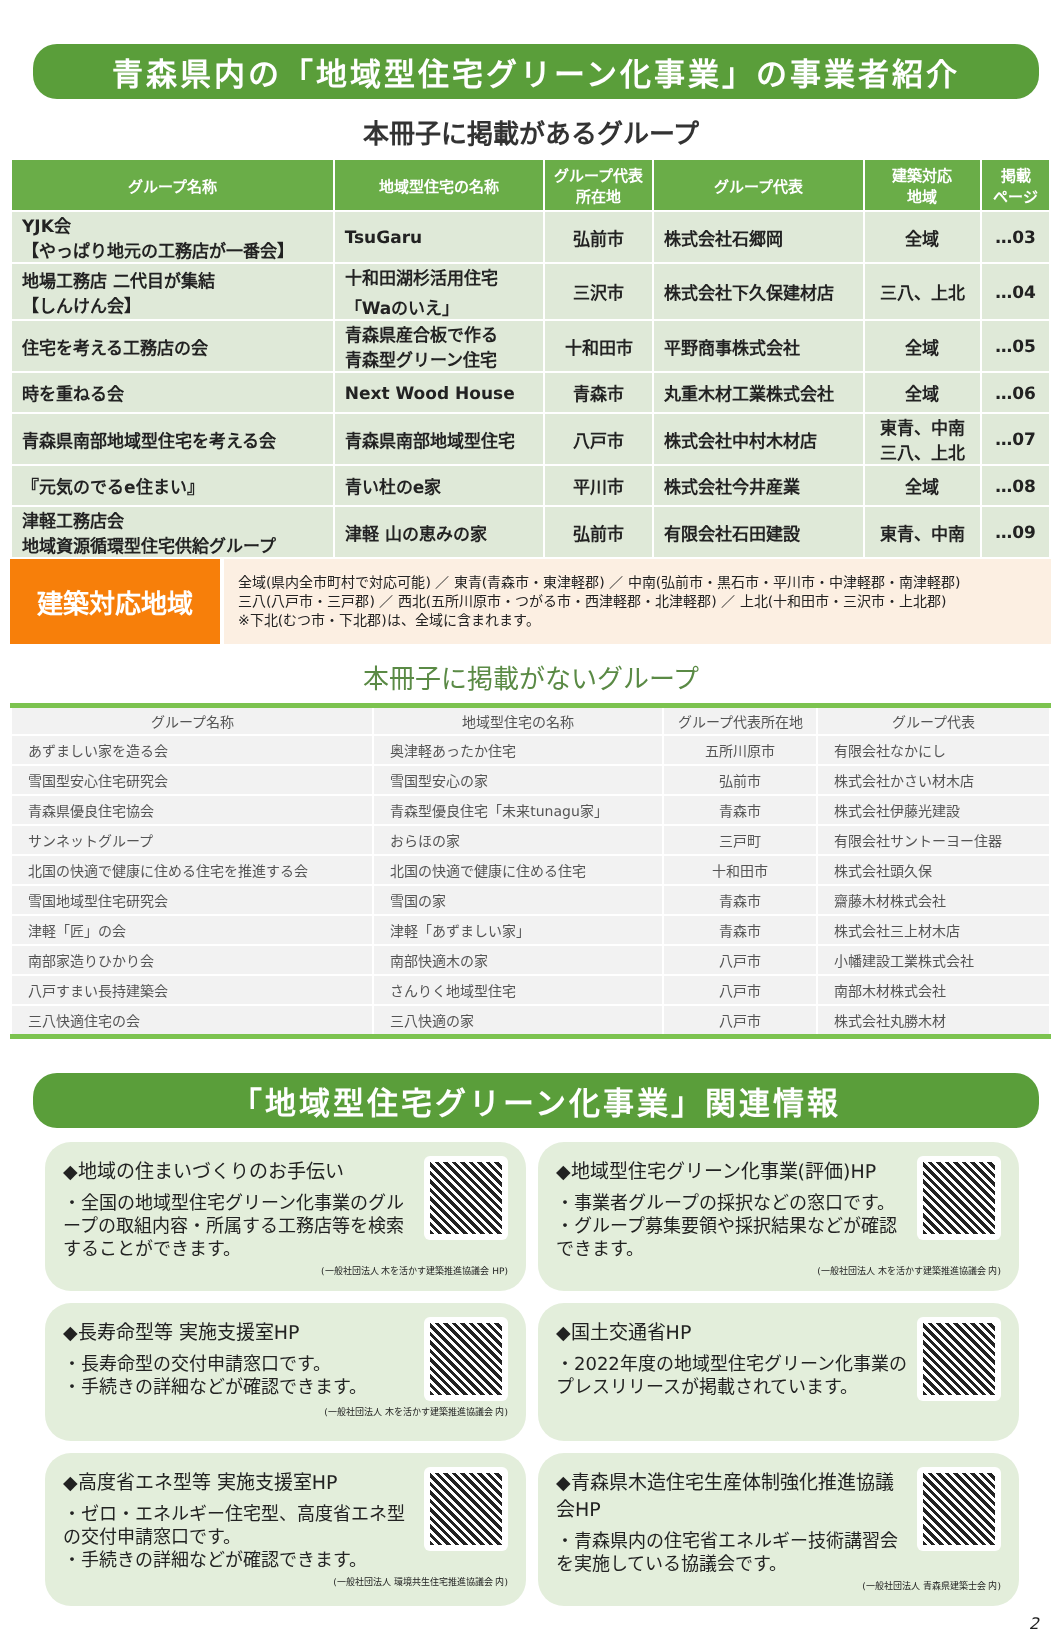青森県内の「地域型住宅グリーン化事業」の事業者紹介
本冊子に掲載があるグループ
| グループ名称 | 地域型住宅の名称 | グループ代表 所在地 | グループ代表 | 建築対応 地域 | 掲載 ページ |
| --- | --- | --- | --- | --- | --- |
| YJK会 【やっぱり地元の工務店が一番会】 | TsuGaru | 弘前市 | 株式会社石郷岡 | 全域 | …03 |
| 地場工務店 二代目が集結 【しんけん会】 | 十和田湖杉活用住宅 「Waのいえ」 | 三沢市 | 株式会社下久保建材店 | 三八、上北 | …04 |
| 住宅を考える工務店の会 | 青森県産合板で作る 青森型グリーン住宅 | 十和田市 | 平野商事株式会社 | 全域 | …05 |
| 時を重ねる会 | Next Wood House | 青森市 | 丸重木材工業株式会社 | 全域 | …06 |
| 青森県南部地域型住宅を考える会 | 青森県南部地域型住宅 | 八戸市 | 株式会社中村木材店 | 東青、中南 三八、上北 | …07 |
| 『元気のでるe住まい』 | 青い杜のe家 | 平川市 | 株式会社今井産業 | 全域 | …08 |
| 津軽工務店会 地域資源循環型住宅供給グループ | 津軽 山の恵みの家 | 弘前市 | 有限会社石田建設 | 東青、中南 | …09 |
建築対応地域
全域(県内全市町村で対応可能) ／ 東青(青森市・東津軽郡) ／ 中南(弘前市・黒石市・平川市・中津軽郡・南津軽郡)
三八(八戸市・三戸郡) ／ 西北(五所川原市・つがる市・西津軽郡・北津軽郡) ／ 上北(十和田市・三沢市・上北郡)
※下北(むつ市・下北郡)は、全域に含まれます。
本冊子に掲載がないグループ
| グループ名称 | 地域型住宅の名称 | グループ代表所在地 | グループ代表 |
| --- | --- | --- | --- |
| あずましい家を造る会 | 奥津軽あったか住宅 | 五所川原市 | 有限会社なかにし |
| 雪国型安心住宅研究会 | 雪国型安心の家 | 弘前市 | 株式会社かさい材木店 |
| 青森県優良住宅協会 | 青森型優良住宅「未来tunagu家」 | 青森市 | 株式会社伊藤光建設 |
| サンネットグループ | おらほの家 | 三戸町 | 有限会社サントーヨー住器 |
| 北国の快適で健康に住める住宅を推進する会 | 北国の快適で健康に住める住宅 | 十和田市 | 株式会社頭久保 |
| 雪国地域型住宅研究会 | 雪国の家 | 青森市 | 齋藤木材株式会社 |
| 津軽「匠」の会 | 津軽「あずましい家」 | 青森市 | 株式会社三上材木店 |
| 南部家造りひかり会 | 南部快適木の家 | 八戸市 | 小幡建設工業株式会社 |
| 八戸すまい長持建築会 | さんりく地域型住宅 | 八戸市 | 南部木材株式会社 |
| 三八快適住宅の会 | 三八快適の家 | 八戸市 | 株式会社丸勝木材 |
「地域型住宅グリーン化事業」関連情報
◆地域の住まいづくりのお手伝い
・全国の地域型住宅グリーン化事業のグループの取組内容・所属する工務店等を検索することができます。
(一般社団法人 木を活かす建築推進協議会 HP)
◆地域型住宅グリーン化事業(評価)HP
・事業者グループの採択などの窓口です。
・グループ募集要領や採択結果などが確認できます。
(一般社団法人 木を活かす建築推進協議会 内)
◆長寿命型等 実施支援室HP
・長寿命型の交付申請窓口です。
・手続きの詳細などが確認できます。
(一般社団法人 木を活かす建築推進協議会 内)
◆国土交通省HP
・2022年度の地域型住宅グリーン化事業のプレスリリースが掲載されています。
◆高度省エネ型等 実施支援室HP
・ゼロ・エネルギー住宅型、高度省エネ型の交付申請窓口です。
・手続きの詳細などが確認できます。
(一般社団法人 環境共生住宅推進協議会 内)
◆青森県木造住宅生産体制強化推進協議会HP
・青森県内の住宅省エネルギー技術講習会を実施している協議会です。
(一般社団法人 青森県建築士会 内)
2